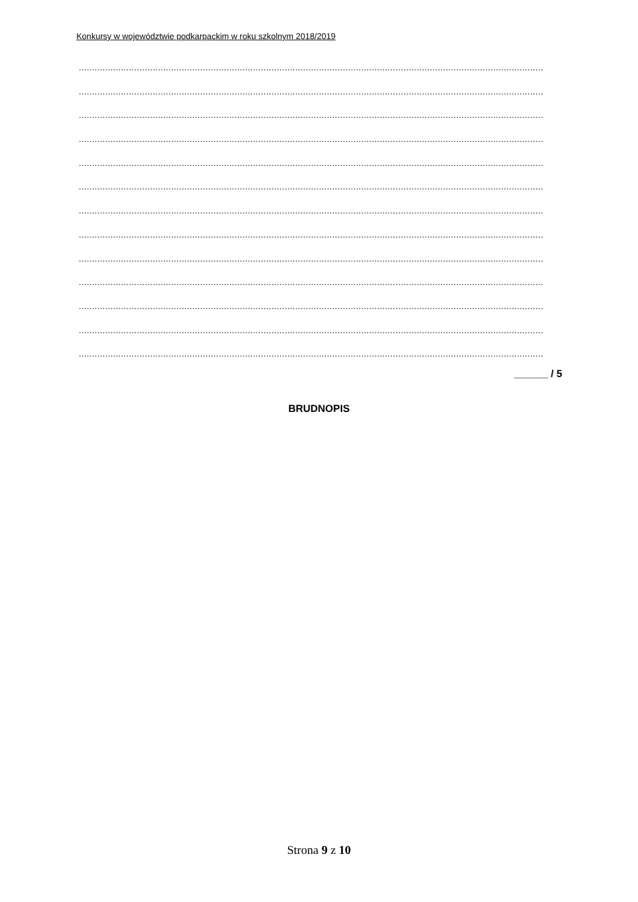Konkursy w województwie podkarpackim w roku szkolnym 2018/2019
................................................................................................................................................................................
................................................................................................................................................................................
................................................................................................................................................................................
................................................................................................................................................................................
................................................................................................................................................................................
................................................................................................................................................................................
................................................................................................................................................................................
................................................................................................................................................................................
................................................................................................................................................................................
................................................................................................................................................................................
................................................................................................................................................................................
................................................................................................................................................................................
................................................................................................................................................................................
______ / 5
BRUDNOPIS
Strona 9 z 10